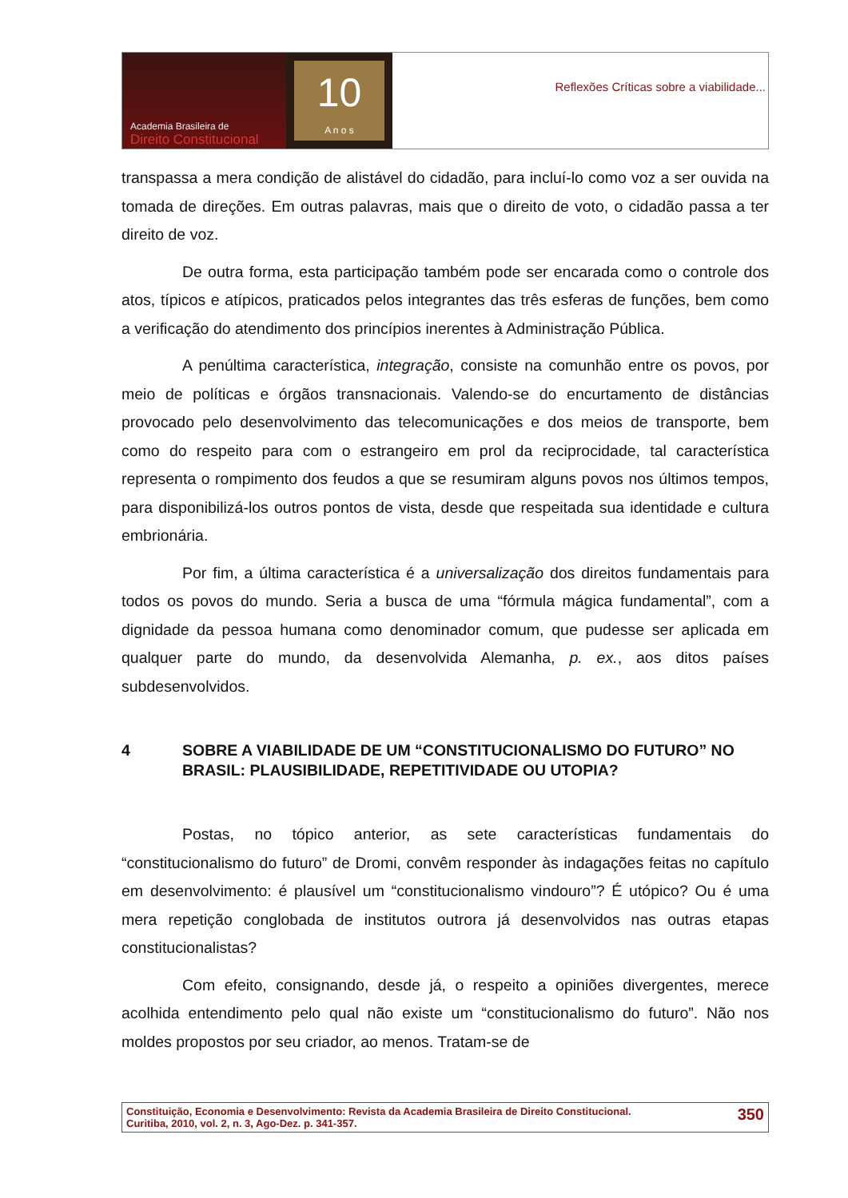Academia Brasileira de
Direito Constitucional
10
A n o s
Reflexões Críticas sobre a viabilidade...
transpassa a mera condição de alistável do cidadão, para incluí-lo como voz a ser ouvida na tomada de direções. Em outras palavras, mais que o direito de voto, o cidadão passa a ter direito de voz.
De outra forma, esta participação também pode ser encarada como o controle dos atos, típicos e atípicos, praticados pelos integrantes das três esferas de funções, bem como a verificação do atendimento dos princípios inerentes à Administração Pública.
A penúltima característica, integração, consiste na comunhão entre os povos, por meio de políticas e órgãos transnacionais. Valendo-se do encurtamento de distâncias provocado pelo desenvolvimento das telecomunicações e dos meios de transporte, bem como do respeito para com o estrangeiro em prol da reciprocidade, tal característica representa o rompimento dos feudos a que se resumiram alguns povos nos últimos tempos, para disponibilizá-los outros pontos de vista, desde que respeitada sua identidade e cultura embrionária.
Por fim, a última característica é a universalização dos direitos fundamentais para todos os povos do mundo. Seria a busca de uma “fórmula mágica fundamental”, com a dignidade da pessoa humana como denominador comum, que pudesse ser aplicada em qualquer parte do mundo, da desenvolvida Alemanha, p. ex., aos ditos países subdesenvolvidos.
4 SOBRE A VIABILIDADE DE UM “CONSTITUCIONALISMO DO FUTURO” NO BRASIL: PLAUSIBILIDADE, REPETITIVIDADE OU UTOPIA?
Postas, no tópico anterior, as sete características fundamentais do “constitucionalismo do futuro” de Dromi, convêm responder às indagações feitas no capítulo em desenvolvimento: é plausível um “constitucionalismo vindouro”? É utópico? Ou é uma mera repetição conglobada de institutos outrora já desenvolvidos nas outras etapas constitucionalistas?
Com efeito, consignando, desde já, o respeito a opiniões divergentes, merece acolhida entendimento pelo qual não existe um “constitucionalismo do futuro”. Não nos moldes propostos por seu criador, ao menos. Tratam-se de
Constituição, Economia e Desenvolvimento: Revista da Academia Brasileira de Direito Constitucional.
Curitiba, 2010, vol. 2, n. 3, Ago-Dez. p. 341-357.
350